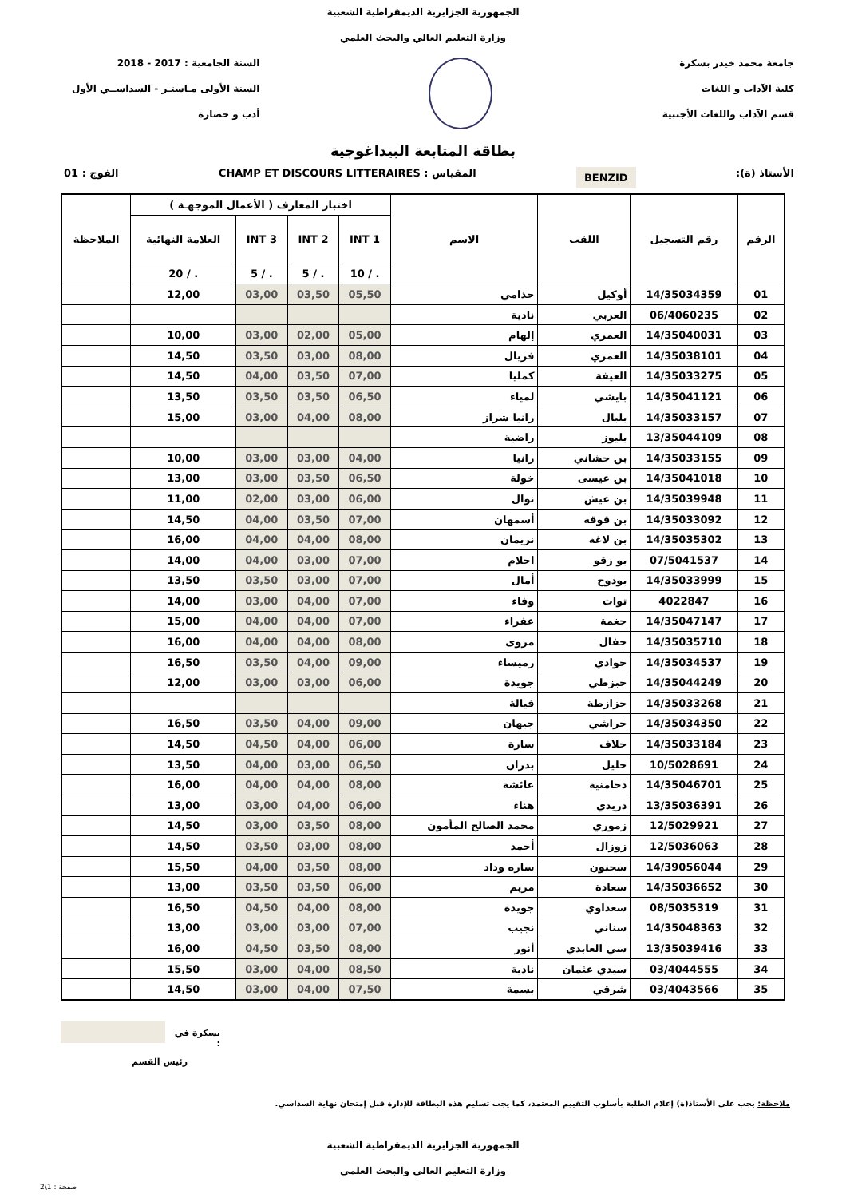الجمهورية الجزايرية الديمقراطية الشعبية
وزارة التعليم العالي والبحث العلمي
جامعة محمد خيذر بسكرة
كلية الآداب و اللغات
قسم الآداب واللغات الأجنبية
السنة الجامعية : 2017 - 2018
السنة الأولى مـاستـر - السداســي الأول
أدب و حضارة
بطاقة المتابعة البيداغوجية
الأستاذ (ة): BENZID المقياس : CHAMP ET DISCOURS LITTERAIRES الفوج : 01
| الرقم | رقم التسجيل | اللقب | الاسم | اختبار المعارف ( الأعمال الموجهـة ) | | | | الملاحظة |
| --- | --- | --- | --- | --- | --- | --- | --- | --- |
| | | | | INT 1 | INT 2 | INT 3 | العلامة النهائية | |
| | | | | . / 10 | . / 5 | . / 5 | . / 20 | |
| 01 | 14/35034359 | أوكيل | حذامي | 05,50 | 03,50 | 03,00 | 12,00 | |
| 02 | 06/4060235 | العربي | نادية | | | | | |
| 03 | 14/35040031 | العمري | إلهام | 05,00 | 02,00 | 03,00 | 10,00 | |
| 04 | 14/35038101 | العمري | فريال | 08,00 | 03,00 | 03,50 | 14,50 | |
| 05 | 14/35033275 | العيفة | كمليا | 07,00 | 03,50 | 04,00 | 14,50 | |
| 06 | 14/35041121 | بايشي | لمياء | 06,50 | 03,50 | 03,50 | 13,50 | |
| 07 | 14/35033157 | بلبال | رانيا شراز | 08,00 | 04,00 | 03,00 | 15,00 | |
| 08 | 13/35044109 | بليوز | راضية | | | | | |
| 09 | 14/35033155 | بن حشاني | رانيا | 04,00 | 03,00 | 03,00 | 10,00 | |
| 10 | 14/35041018 | بن عيسى | خولة | 06,50 | 03,50 | 03,00 | 13,00 | |
| 11 | 14/35039948 | بن عيش | نوال | 06,00 | 03,00 | 02,00 | 11,00 | |
| 12 | 14/35033092 | بن قوقه | أسمهان | 07,00 | 03,50 | 04,00 | 14,50 | |
| 13 | 14/35035302 | بن لاغة | نريمان | 08,00 | 04,00 | 04,00 | 16,00 | |
| 14 | 07/5041537 | بو زقو | احلام | 07,00 | 03,00 | 04,00 | 14,00 | |
| 15 | 14/35033999 | بودوح | أمال | 07,00 | 03,00 | 03,50 | 13,50 | |
| 16 | 4022847 | توات | وفاء | 07,00 | 04,00 | 03,00 | 14,00 | |
| 17 | 14/35047147 | جغمة | عفراء | 07,00 | 04,00 | 04,00 | 15,00 | |
| 18 | 14/35035710 | جفال | مروى | 08,00 | 04,00 | 04,00 | 16,00 | |
| 19 | 14/35034537 | جوادي | رميساء | 09,00 | 04,00 | 03,50 | 16,50 | |
| 20 | 14/35044249 | حبزطي | جويدة | 06,00 | 03,00 | 03,00 | 12,00 | |
| 21 | 14/35033268 | حزازطة | فيالة | | | | | |
| 22 | 14/35034350 | خراشي | جيهان | 09,00 | 04,00 | 03,50 | 16,50 | |
| 23 | 14/35033184 | خلاف | سارة | 06,00 | 04,00 | 04,50 | 14,50 | |
| 24 | 10/5028691 | خليل | بدران | 06,50 | 03,00 | 04,00 | 13,50 | |
| 25 | 14/35046701 | دحامنية | عائشة | 08,00 | 04,00 | 04,00 | 16,00 | |
| 26 | 13/35036391 | دريدي | هناء | 06,00 | 04,00 | 03,00 | 13,00 | |
| 27 | 12/5029921 | زموري | محمد الصالح المأمون | 08,00 | 03,50 | 03,00 | 14,50 | |
| 28 | 12/5036063 | زوزال | أحمد | 08,00 | 03,00 | 03,50 | 14,50 | |
| 29 | 14/39056044 | سحنون | ساره وداد | 08,00 | 03,50 | 04,00 | 15,50 | |
| 30 | 14/35036652 | سعادة | مريم | 06,00 | 03,50 | 03,50 | 13,00 | |
| 31 | 08/5035319 | سعداوي | جويدة | 08,00 | 04,00 | 04,50 | 16,50 | |
| 32 | 14/35048363 | سناني | نجيب | 07,00 | 03,00 | 03,00 | 13,00 | |
| 33 | 13/35039416 | سي العابدي | أنور | 08,00 | 03,50 | 04,50 | 16,00 | |
| 34 | 03/4044555 | سيدي عثمان | نادية | 08,50 | 04,00 | 03,00 | 15,50 | |
| 35 | 03/4043566 | شرقي | بسمة | 07,50 | 04,00 | 03,00 | 14,50 | |
بسكرة في :
رئيس القسم
ملاحظة: يجب على الأستاذ(ة) إعلام الطلبة بأسلوب التقييم المعتمد، كما يجب تسليم هذه البطاقة للإدارة قبل إمتحان نهاية السداسي.
الجمهورية الجزايرية الديمقراطية الشعبية
وزارة التعليم العالي والبحث العلمي
صفحة : 1\2